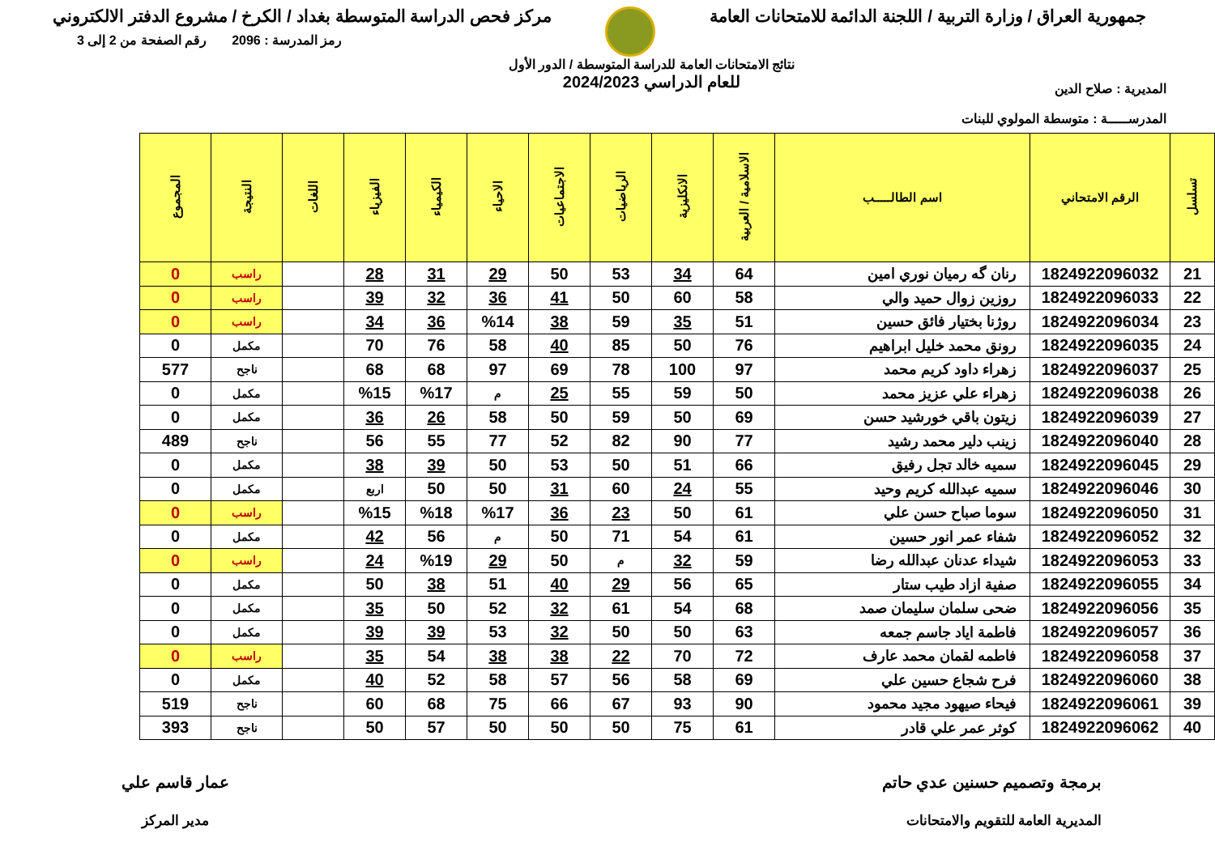جمهورية العراق / وزارة التربية / اللجنة الدائمة للامتحانات العامة
مركز فحص الدراسة المتوسطة بغداد / الكرخ / مشروع الدفتر الالكتروني
المديرية : صلاح الدين
المدرســـــة : متوسطة المولوي للبنات
نتائج الامتحانات العامة للدراسة المتوسطة / الدور الأول
للعام الدراسي 2024/2023
رمز المدرسة : 2096 رقم الصفحة من 2 إلى 3
| تسلسل | الرقم الامتحاني | اسم الطالـــــب | الاسلامية / العربية | الانكليزية | الرياضيات | الاجتماعيات | الاحياء | الكيمياء | الفيزياء | اللغات | النتيجة | المجموع |
| --- | --- | --- | --- | --- | --- | --- | --- | --- | --- | --- | --- | --- |
| 21 | 1824922096032 | رنان گه رميان نوري امين | 64 | 34 | 53 | 50 | 29 | 31 | 28 | | راسب | 0 |
| 22 | 1824922096033 | روزين زوال حميد والي | 58 | 60 | 50 | 41 | 36 | 32 | 39 | | راسب | 0 |
| 23 | 1824922096034 | روژنا بختيار فائق حسين | 51 | 35 | 59 | 38 | %14 | 36 | 34 | | راسب | 0 |
| 24 | 1824922096035 | رونق محمد خليل ابراهيم | 76 | 50 | 85 | 40 | 58 | 76 | 70 | | مكمل | 0 |
| 25 | 1824922096037 | زهراء داود كريم محمد | 97 | 100 | 78 | 69 | 97 | 68 | 68 | | ناجح | 577 |
| 26 | 1824922096038 | زهراء علي عزيز محمد | 50 | 59 | 55 | 25 | م | %17 | %15 | | مكمل | 0 |
| 27 | 1824922096039 | زيتون باقي خورشيد حسن | 69 | 50 | 59 | 50 | 58 | 26 | 36 | | مكمل | 0 |
| 28 | 1824922096040 | زينب دلير محمد رشيد | 77 | 90 | 82 | 52 | 77 | 55 | 56 | | ناجح | 489 |
| 29 | 1824922096045 | سميه خالد تجل رفيق | 66 | 51 | 50 | 53 | 50 | 39 | 38 | | مكمل | 0 |
| 30 | 1824922096046 | سميه عبدالله كريم وحيد | 55 | 24 | 60 | 31 | 50 | 50 | اربع | | مكمل | 0 |
| 31 | 1824922096050 | سوما صباح حسن علي | 61 | 50 | 23 | 36 | %17 | %18 | %15 | | راسب | 0 |
| 32 | 1824922096052 | شفاء عمر انور حسين | 61 | 54 | 71 | 50 | م | 56 | 42 | | مكمل | 0 |
| 33 | 1824922096053 | شيداء عدنان عبدالله رضا | 59 | 32 | م | 50 | 29 | %19 | 24 | | راسب | 0 |
| 34 | 1824922096055 | صفية ازاد طيب ستار | 65 | 56 | 29 | 40 | 51 | 38 | 50 | | مكمل | 0 |
| 35 | 1824922096056 | ضحى سلمان سليمان صمد | 68 | 54 | 61 | 32 | 52 | 50 | 35 | | مكمل | 0 |
| 36 | 1824922096057 | فاطمة اياد جاسم جمعه | 63 | 50 | 50 | 32 | 53 | 39 | 39 | | مكمل | 0 |
| 37 | 1824922096058 | فاطمه لقمان محمد عارف | 72 | 70 | 22 | 38 | 38 | 54 | 35 | | راسب | 0 |
| 38 | 1824922096060 | فرح شجاع حسين علي | 69 | 58 | 56 | 57 | 58 | 52 | 40 | | مكمل | 0 |
| 39 | 1824922096061 | فيحاء صيهود مجيد محمود | 90 | 93 | 67 | 66 | 75 | 68 | 60 | | ناجح | 519 |
| 40 | 1824922096062 | كوثر عمر علي قادر | 61 | 75 | 50 | 50 | 50 | 57 | 50 | | ناجح | 393 |
برمجة وتصميم حسنين عدي حاتم
المديرية العامة للتقويم والامتحانات
عمار قاسم علي
مدير المركز